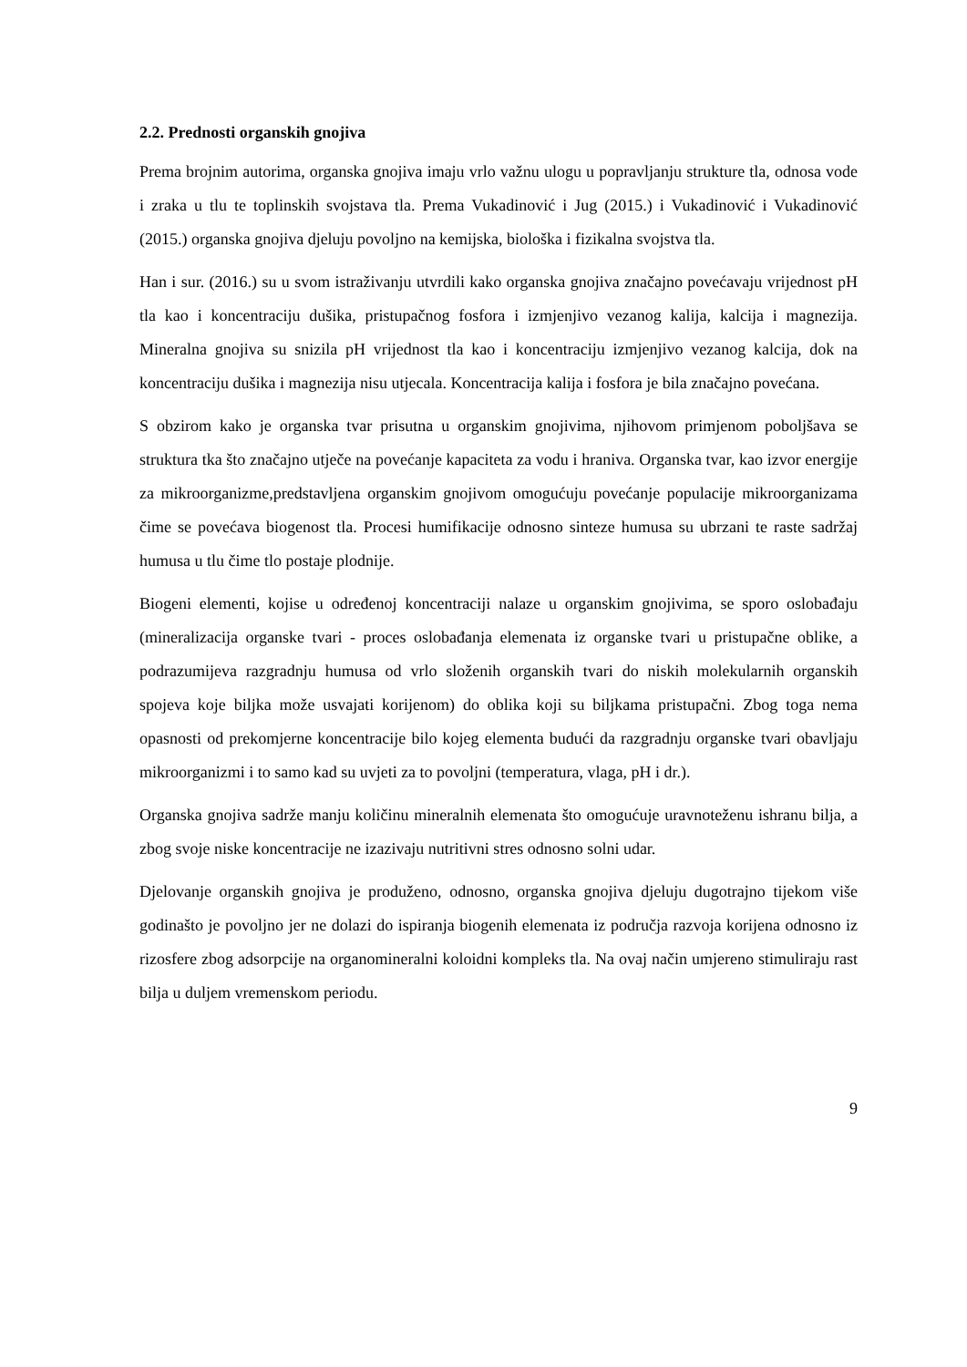2.2. Prednosti organskih gnojiva
Prema brojnim autorima, organska gnojiva imaju vrlo važnu ulogu u popravljanju strukture tla, odnosa vode i zraka u tlu te toplinskih svojstava tla. Prema Vukadinović i Jug (2015.) i Vukadinović i Vukadinović (2015.) organska gnojiva djeluju povoljno na kemijska, biološka i fizikalna svojstva tla.
Han i sur. (2016.) su u svom istraživanju utvrdili kako organska gnojiva značajno povećavaju vrijednost pH tla kao i koncentraciju dušika, pristupačnog fosfora i izmjenjivo vezanog kalija, kalcija i magnezija. Mineralna gnojiva su snizila pH vrijednost tla kao i koncentraciju izmjenjivo vezanog kalcija, dok na koncentraciju dušika i magnezija nisu utjecala. Koncentracija kalija i fosfora je bila značajno povećana.
S obzirom kako je organska tvar prisutna u organskim gnojivima, njihovom primjenom poboljšava se struktura tka što značajno utječe na povećanje kapaciteta za vodu i hraniva. Organska tvar, kao izvor energije za mikroorganizme,predstavljena organskim gnojivom omogućuju povećanje populacije mikroorganizama čime se povećava biogenost tla. Procesi humifikacije odnosno sinteze humusa su ubrzani te raste sadržaj humusa u tlu čime tlo postaje plodnije.
Biogeni elementi, kojise u određenoj koncentraciji nalaze u organskim gnojivima, se sporo oslobađaju (mineralizacija organske tvari - proces oslobađanja elemenata iz organske tvari u pristupačne oblike, a podrazumijeva razgradnju humusa od vrlo složenih organskih tvari do niskih molekularnih organskih spojeva koje biljka može usvajati korijenom) do oblika koji su biljkama pristupačni. Zbog toga nema opasnosti od prekomjerne koncentracije bilo kojeg elementa budući da razgradnju organske tvari obavljaju mikroorganizmi i to samo kad su uvjeti za to povoljni (temperatura, vlaga, pH i dr.).
Organska gnojiva sadrže manju količinu mineralnih elemenata što omogućuje uravnoteženu ishranu bilja, a zbog svoje niske koncentracije ne izazivaju nutritivni stres odnosno solni udar.
Djelovanje organskih gnojiva je produženo, odnosno, organska gnojiva djeluju dugotrajno tijekom više godinašto je povoljno jer ne dolazi do ispiranja biogenih elemenata iz područja razvoja korijena odnosno iz rizosfere zbog adsorpcije na organomineralni koloidni kompleks tla. Na ovaj način umjereno stimuliraju rast bilja u duljem vremenskom periodu.
9